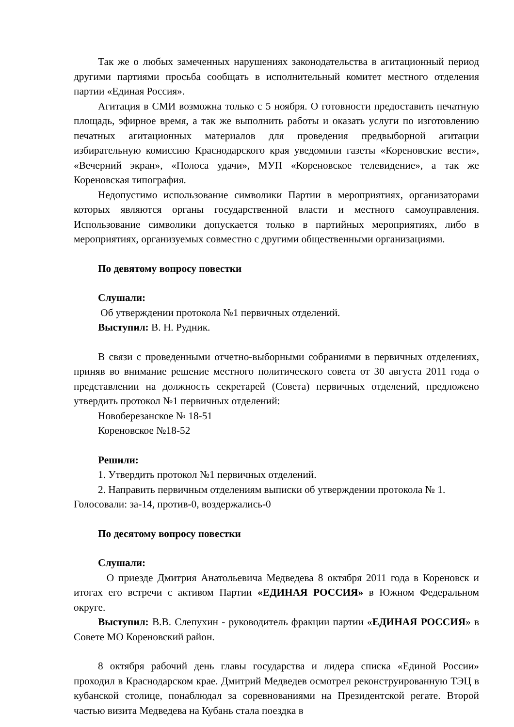Так же о любых замеченных нарушениях законодательства в агитационный период другими партиями просьба сообщать в исполнительный комитет местного отделения партии «Единая Россия».
Агитация в СМИ возможна только с 5 ноября. О готовности предоставить печатную площадь, эфирное время, а так же выполнить работы и оказать услуги по изготовлению печатных агитационных материалов для проведения предвыборной агитации избирательную комиссию Краснодарского края уведомили газеты «Кореновские вести», «Вечерний экран», «Полоса удачи», МУП «Кореновское телевидение», а так же Кореновская типография.
Недопустимо использование символики Партии в мероприятиях, организаторами которых являются органы государственной власти и местного самоуправления. Использование символики допускается только в партийных мероприятиях, либо в мероприятиях, организуемых совместно с другими общественными организациями.
По девятому вопросу повестки
Слушали:
Об утверждении протокола №1 первичных отделений.
Выступил: В. Н. Рудник.
В связи с проведенными отчетно-выборными собраниями в первичных отделениях, приняв во внимание решение местного политического совета от 30 августа 2011 года о представлении на должность секретарей (Совета) первичных отделений, предложено утвердить протокол №1 первичных отделений:
Новоберезанское № 18-51
Кореновское №18-52
Решили:
1. Утвердить протокол №1 первичных отделений.
2. Направить первичным отделениям выписки об утверждении протокола № 1.
Голосовали: за-14, против-0, воздержались-0
По десятому вопросу повестки
Слушали:
О приезде Дмитрия Анатольевича Медведева 8 октября 2011 года в Кореновск и итогах его встречи с активом Партии «ЕДИНАЯ РОССИЯ» в Южном Федеральном округе.
Выступил: В.В. Слепухин - руководитель фракции партии «ЕДИНАЯ РОССИЯ» в Совете МО Кореновский район.
8 октября рабочий день главы государства и лидера списка «Единой России» проходил в Краснодарском крае. Дмитрий Медведев осмотрел реконструированную ТЭЦ в кубанской столице, понаблюдал за соревнованиями на Президентской регате. Второй частью визита Медведева на Кубань стала поездка в